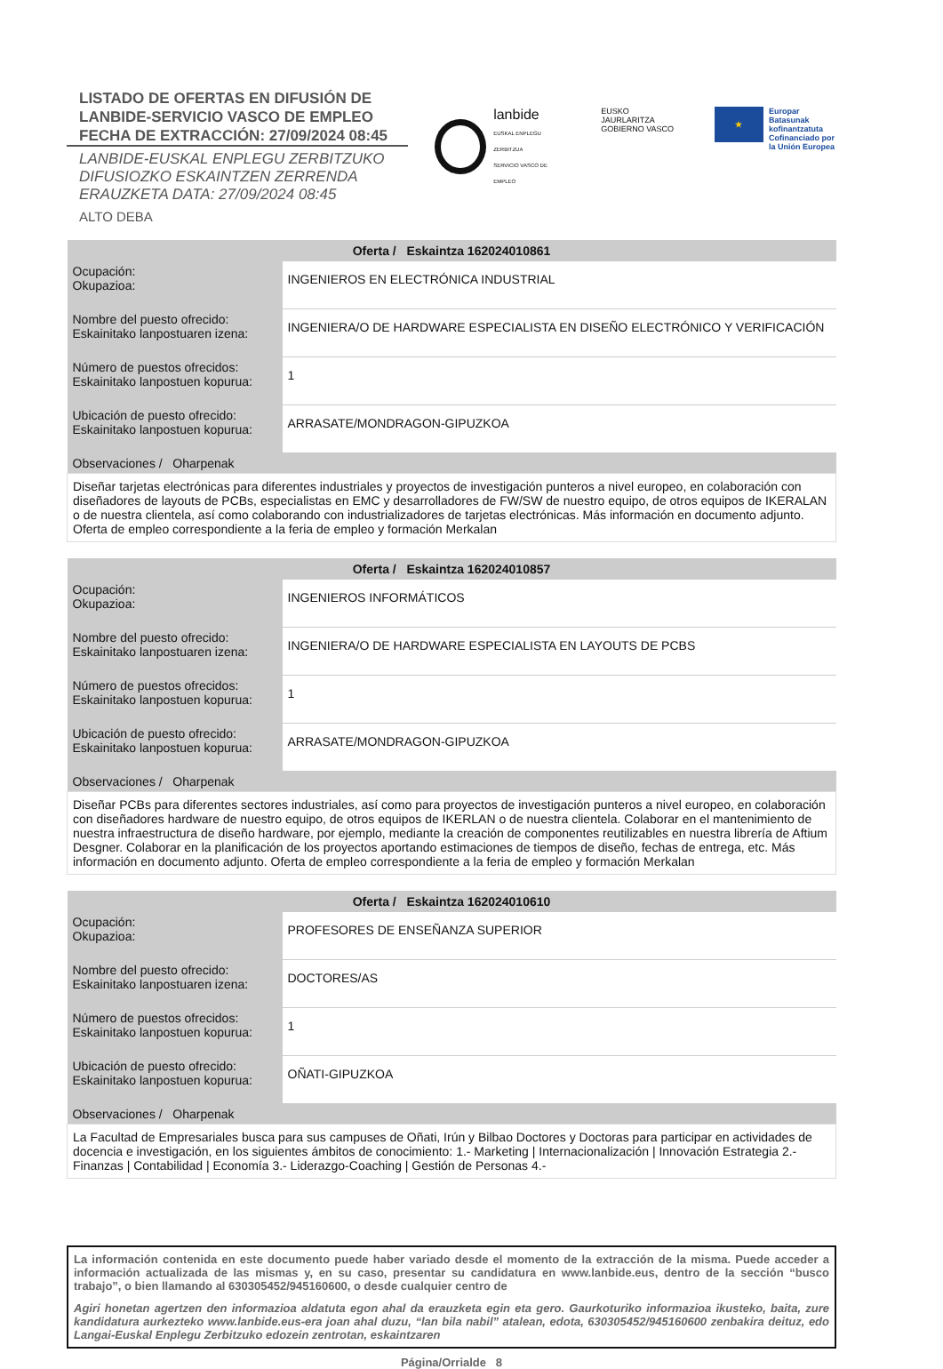LISTADO DE OFERTAS EN DIFUSIÓN DE
LANBIDE-SERVICIO VASCO DE EMPLEO
FECHA DE EXTRACCIÓN: 27/09/2024 08:45
LANBIDE-EUSKAL ENPLEGU ZERBITZUKO
DIFUSIOZKO ESKAINTZEN ZERRENDA
ERAUZKETA DATA: 27/09/2024 08:45
ALTO DEBA
lanbide
EUSKAL ENPLEGU ZERBITZUA
SERVICIO VASCO DE EMPLEO
EUSKO JAURLARITZA
GOBIERNO VASCO
★
Europar Batasunak
kofinantzatuta
Cofinanciado por
la Unión Europea
| Oferta / Eskaintza 162024010861 | |
| --- | --- |
| Ocupación: Okupazioa: | INGENIEROS EN ELECTRÓNICA INDUSTRIAL |
| Nombre del puesto ofrecido: Eskainitako lanpostuaren izena: | INGENIERA/O DE HARDWARE ESPECIALISTA EN DISEÑO ELECTRÓNICO Y VERIFICACIÓN |
| Número de puestos ofrecidos: Eskainitako lanpostuen kopurua: | 1 |
| Ubicación de puesto ofrecido: Eskainitako lanpostuen kopurua: | ARRASATE/MONDRAGON-GIPUZKOA |
| Observaciones / Oharpenak | |
| Diseñar tarjetas electrónicas para diferentes industriales y proyectos de investigación punteros a nivel europeo, en colaboración con diseñadores de layouts de PCBs, especialistas en EMC y desarrolladores de FW/SW de nuestro equipo, de otros equipos de IKERALAN o de nuestra clientela, así como colaborando con industrializadores de tarjetas electrónicas. Más información en documento adjunto. Oferta de empleo correspondiente a la feria de empleo y formación Merkalan | |
| Oferta / Eskaintza 162024010857 | |
| --- | --- |
| Ocupación: Okupazioa: | INGENIEROS INFORMÁTICOS |
| Nombre del puesto ofrecido: Eskainitako lanpostuaren izena: | INGENIERA/O DE HARDWARE ESPECIALISTA EN LAYOUTS DE PCBS |
| Número de puestos ofrecidos: Eskainitako lanpostuen kopurua: | 1 |
| Ubicación de puesto ofrecido: Eskainitako lanpostuen kopurua: | ARRASATE/MONDRAGON-GIPUZKOA |
| Observaciones / Oharpenak | |
| Diseñar PCBs para diferentes sectores industriales, así como para proyectos de investigación punteros a nivel europeo, en colaboración con diseñadores hardware de nuestro equipo, de otros equipos de IKERLAN o de nuestra clientela. Colaborar en el mantenimiento de nuestra infraestructura de diseño hardware, por ejemplo, mediante la creación de componentes reutilizables en nuestra librería de Aftium Desgner. Colaborar en la planificación de los proyectos aportando estimaciones de tiempos de diseño, fechas de entrega, etc. Más información en documento adjunto. Oferta de empleo correspondiente a la feria de empleo y formación Merkalan | |
| Oferta / Eskaintza 162024010610 | |
| --- | --- |
| Ocupación: Okupazioa: | PROFESORES DE ENSEÑANZA SUPERIOR |
| Nombre del puesto ofrecido: Eskainitako lanpostuaren izena: | DOCTORES/AS |
| Número de puestos ofrecidos: Eskainitako lanpostuen kopurua: | 1 |
| Ubicación de puesto ofrecido: Eskainitako lanpostuen kopurua: | OÑATI-GIPUZKOA |
| Observaciones / Oharpenak | |
| La Facultad de Empresariales busca para sus campuses de Oñati, Irún y Bilbao Doctores y Doctoras para participar en actividades de docencia e investigación, en los siguientes ámbitos de conocimiento: 1.- Marketing / Internacionalización / Innovación Estrategia 2.- Finanzas / Contabilidad / Economía 3.- Liderazgo-Coaching / Gestión de Personas 4.- | |
La información contenida en este documento puede haber variado desde el momento de la extracción de la misma. Puede acceder a información actualizada de las mismas y, en su caso, presentar su candidatura en www.lanbide.eus, dentro de la sección “busco trabajo”, o bien llamando al 630305452/945160600, o desde cualquier centro de
Agiri honetan agertzen den informazioa aldatuta egon ahal da erauzketa egin eta gero. Gaurkoturiko informazioa ikusteko, baita, zure kandidatura aurkezteko www.lanbide.eus-era joan ahal duzu, “lan bila nabil” atalean, edota, 630305452/945160600 zenbakira deituz, edo Langai-Euskal Enplegu Zerbitzuko edozein zentrotan, eskaintzaren
Página/Orrialde 8